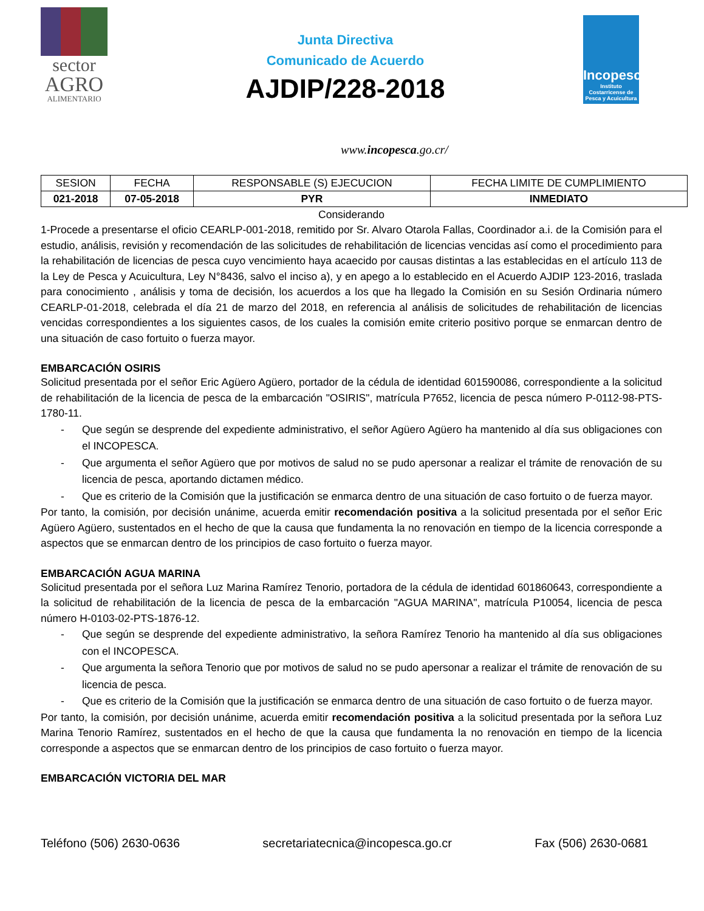sector
AGRO
ALIMENTARIO
Junta Directiva
Comunicado de Acuerdo
AJDIP/228-2018
Incopesca
Instituto Costarricense de Pesca y Acuicultura
www.incopesca.go.cr/
| SESION | FECHA | RESPONSABLE (S) EJECUCION | FECHA LIMITE DE CUMPLIMIENTO |
| --- | --- | --- | --- |
| 021-2018 | 07-05-2018 | PYR | INMEDIATO |
Considerando
1-Procede a presentarse el oficio CEARLP-001-2018, remitido por Sr. Alvaro Otarola Fallas, Coordinador a.i. de la Comisión para el estudio, análisis, revisión y recomendación de las solicitudes de rehabilitación de licencias vencidas así como el procedimiento para la rehabilitación de licencias de pesca cuyo vencimiento haya acaecido por causas distintas a las establecidas en el artículo 113 de la Ley de Pesca y Acuicultura, Ley N°8436, salvo el inciso a), y en apego a lo establecido en el Acuerdo AJDIP 123-2016, traslada para conocimiento , análisis y toma de decisión, los acuerdos a los que ha llegado la Comisión en su Sesión Ordinaria número CEARLP-01-2018, celebrada el día 21 de marzo del 2018, en referencia al análisis de solicitudes de rehabilitación de licencias vencidas correspondientes a los siguientes casos, de los cuales la comisión emite criterio positivo porque se enmarcan dentro de una situación de caso fortuito o fuerza mayor.
EMBARCACIÓN OSIRIS
Solicitud presentada por el señor Eric Agüero Agüero, portador de la cédula de identidad 601590086, correspondiente a la solicitud de rehabilitación de la licencia de pesca de la embarcación "OSIRIS", matrícula P7652, licencia de pesca número P-0112-98-PTS-1780-11.
- Que según se desprende del expediente administrativo, el señor Agüero Agüero ha mantenido al día sus obligaciones con el INCOPESCA.
- Que argumenta el señor Agüero que por motivos de salud no se pudo apersonar a realizar el trámite de renovación de su licencia de pesca, aportando dictamen médico.
- Que es criterio de la Comisión que la justificación se enmarca dentro de una situación de caso fortuito o de fuerza mayor.
Por tanto, la comisión, por decisión unánime, acuerda emitir recomendación positiva a la solicitud presentada por el señor Eric Agüero Agüero, sustentados en el hecho de que la causa que fundamenta la no renovación en tiempo de la licencia corresponde a aspectos que se enmarcan dentro de los principios de caso fortuito o fuerza mayor.
EMBARCACIÓN AGUA MARINA
Solicitud presentada por el señora Luz Marina Ramírez Tenorio, portadora de la cédula de identidad 601860643, correspondiente a la solicitud de rehabilitación de la licencia de pesca de la embarcación "AGUA MARINA", matrícula P10054, licencia de pesca número H-0103-02-PTS-1876-12.
- Que según se desprende del expediente administrativo, la señora Ramírez Tenorio ha mantenido al día sus obligaciones con el INCOPESCA.
- Que argumenta la señora Tenorio que por motivos de salud no se pudo apersonar a realizar el trámite de renovación de su licencia de pesca.
- Que es criterio de la Comisión que la justificación se enmarca dentro de una situación de caso fortuito o de fuerza mayor.
Por tanto, la comisión, por decisión unánime, acuerda emitir recomendación positiva a la solicitud presentada por la señora Luz Marina Tenorio Ramírez, sustentados en el hecho de que la causa que fundamenta la no renovación en tiempo de la licencia corresponde a aspectos que se enmarcan dentro de los principios de caso fortuito o fuerza mayor.
EMBARCACIÓN VICTORIA DEL MAR
Teléfono (506) 2630-0636 secretariatecnica@incopesca.go.cr Fax (506) 2630-0681